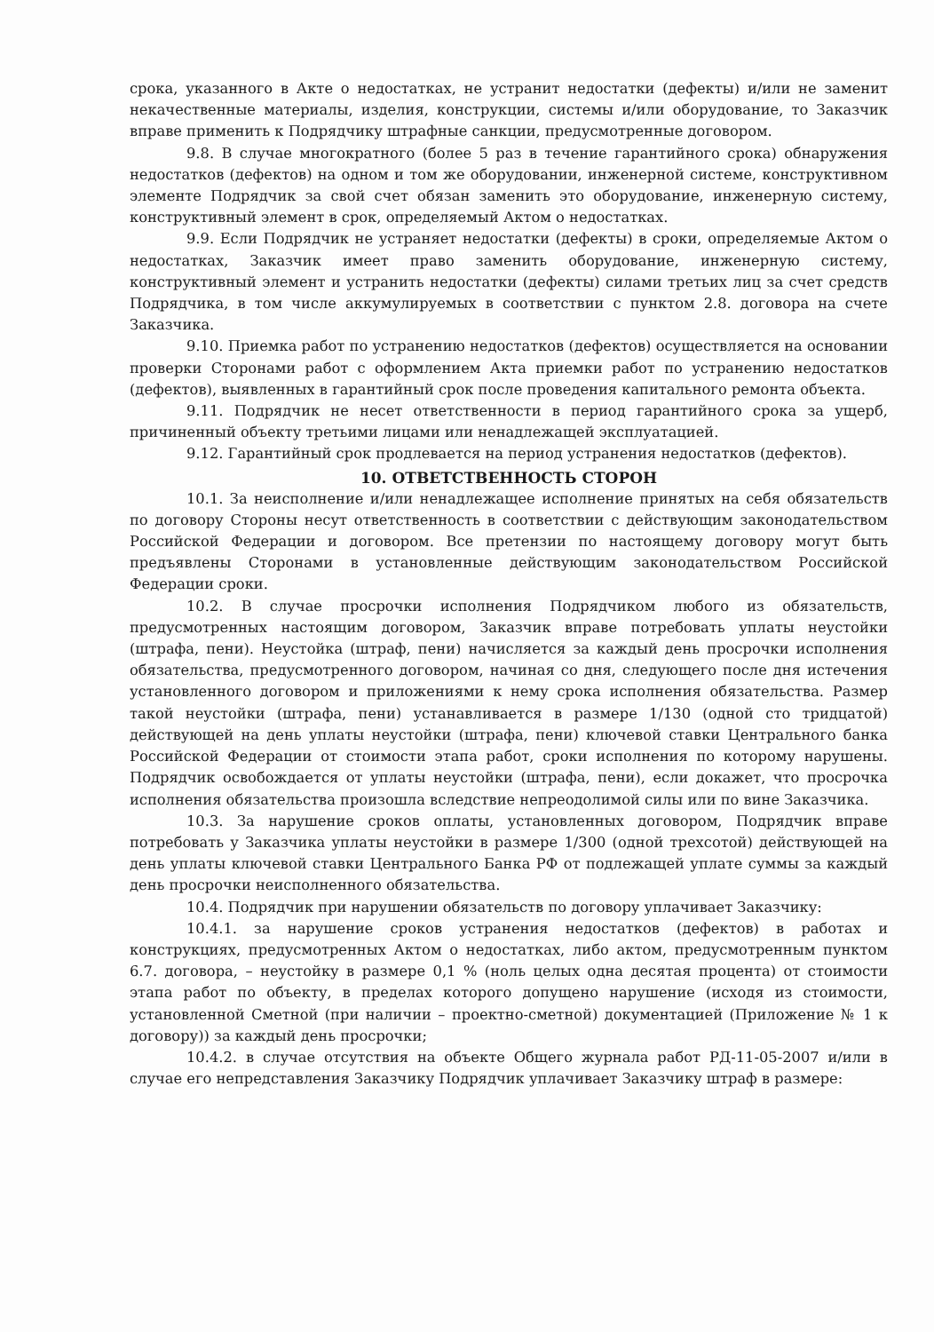срока, указанного в Акте о недостатках, не устранит недостатки (дефекты) и/или не заменит некачественные материалы, изделия, конструкции, системы и/или оборудование, то Заказчик вправе применить к Подрядчику штрафные санкции, предусмотренные договором.
9.8. В случае многократного (более 5 раз в течение гарантийного срока) обнаружения недостатков (дефектов) на одном и том же оборудовании, инженерной системе, конструктивном элементе Подрядчик за свой счет обязан заменить это оборудование, инженерную систему, конструктивный элемент в срок, определяемый Актом о недостатках.
9.9. Если Подрядчик не устраняет недостатки (дефекты) в сроки, определяемые Актом о недостатках, Заказчик имеет право заменить оборудование, инженерную систему, конструктивный элемент и устранить недостатки (дефекты) силами третьих лиц за счет средств Подрядчика, в том числе аккумулируемых в соответствии с пунктом 2.8. договора на счете Заказчика.
9.10. Приемка работ по устранению недостатков (дефектов) осуществляется на основании проверки Сторонами работ с оформлением Акта приемки работ по устранению недостатков (дефектов), выявленных в гарантийный срок после проведения капитального ремонта объекта.
9.11. Подрядчик не несет ответственности в период гарантийного срока за ущерб, причиненный объекту третьими лицами или ненадлежащей эксплуатацией.
9.12. Гарантийный срок продлевается на период устранения недостатков (дефектов).
10. ОТВЕТСТВЕННОСТЬ СТОРОН
10.1. За неисполнение и/или ненадлежащее исполнение принятых на себя обязательств по договору Стороны несут ответственность в соответствии с действующим законодательством Российской Федерации и договором. Все претензии по настоящему договору могут быть предъявлены Сторонами в установленные действующим законодательством Российской Федерации сроки.
10.2. В случае просрочки исполнения Подрядчиком любого из обязательств, предусмотренных настоящим договором, Заказчик вправе потребовать уплаты неустойки (штрафа, пени). Неустойка (штраф, пени) начисляется за каждый день просрочки исполнения обязательства, предусмотренного договором, начиная со дня, следующего после дня истечения установленного договором и приложениями к нему срока исполнения обязательства. Размер такой неустойки (штрафа, пени) устанавливается в размере 1/130 (одной сто тридцатой) действующей на день уплаты неустойки (штрафа, пени) ключевой ставки Центрального банка Российской Федерации от стоимости этапа работ, сроки исполнения по которому нарушены. Подрядчик освобождается от уплаты неустойки (штрафа, пени), если докажет, что просрочка исполнения обязательства произошла вследствие непреодолимой силы или по вине Заказчика.
10.3. За нарушение сроков оплаты, установленных договором, Подрядчик вправе потребовать у Заказчика уплаты неустойки в размере 1/300 (одной трехсотой) действующей на день уплаты ключевой ставки Центрального Банка РФ от подлежащей уплате суммы за каждый день просрочки неисполненного обязательства.
10.4. Подрядчик при нарушении обязательств по договору уплачивает Заказчику:
10.4.1. за нарушение сроков устранения недостатков (дефектов) в работах и конструкциях, предусмотренных Актом о недостатках, либо актом, предусмотренным пунктом 6.7. договора, – неустойку в размере 0,1 % (ноль целых одна десятая процента) от стоимости этапа работ по объекту, в пределах которого допущено нарушение (исходя из стоимости, установленной Сметной (при наличии – проектно-сметной) документацией (Приложение № 1 к договору)) за каждый день просрочки;
10.4.2. в случае отсутствия на объекте Общего журнала работ РД-11-05-2007 и/или в случае его непредставления Заказчику Подрядчик уплачивает Заказчику штраф в размере: